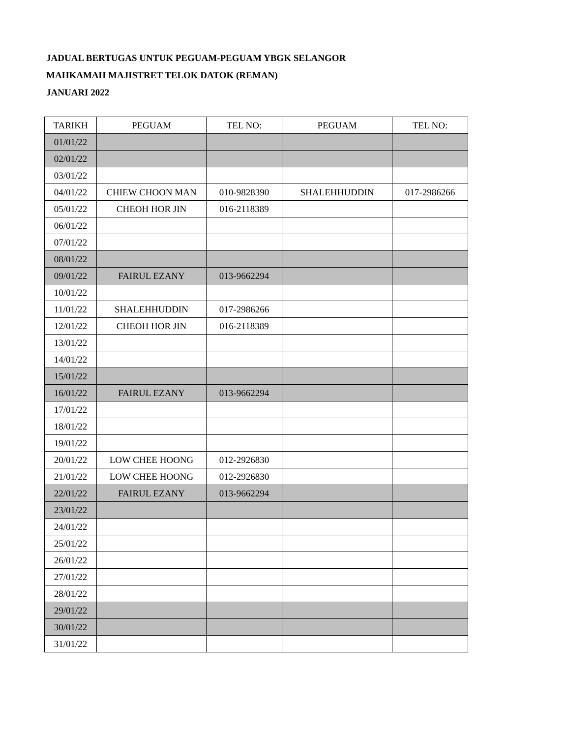JADUAL BERTUGAS UNTUK PEGUAM-PEGUAM YBGK SELANGOR
MAHKAMAH MAJISTRET TELOK DATOK (REMAN)
JANUARI 2022
| TARIKH | PEGUAM | TEL NO: | PEGUAM | TEL NO: |
| --- | --- | --- | --- | --- |
| 01/01/22 | | | | |
| 02/01/22 | | | | |
| 03/01/22 | | | | |
| 04/01/22 | CHIEW CHOON MAN | 010-9828390 | SHALEHHUDDIN | 017-2986266 |
| 05/01/22 | CHEOH HOR JIN | 016-2118389 | | |
| 06/01/22 | | | | |
| 07/01/22 | | | | |
| 08/01/22 | | | | |
| 09/01/22 | FAIRUL EZANY | 013-9662294 | | |
| 10/01/22 | | | | |
| 11/01/22 | SHALEHHUDDIN | 017-2986266 | | |
| 12/01/22 | CHEOH HOR JIN | 016-2118389 | | |
| 13/01/22 | | | | |
| 14/01/22 | | | | |
| 15/01/22 | | | | |
| 16/01/22 | FAIRUL EZANY | 013-9662294 | | |
| 17/01/22 | | | | |
| 18/01/22 | | | | |
| 19/01/22 | | | | |
| 20/01/22 | LOW CHEE HOONG | 012-2926830 | | |
| 21/01/22 | LOW CHEE HOONG | 012-2926830 | | |
| 22/01/22 | FAIRUL EZANY | 013-9662294 | | |
| 23/01/22 | | | | |
| 24/01/22 | | | | |
| 25/01/22 | | | | |
| 26/01/22 | | | | |
| 27/01/22 | | | | |
| 28/01/22 | | | | |
| 29/01/22 | | | | |
| 30/01/22 | | | | |
| 31/01/22 | | | | |